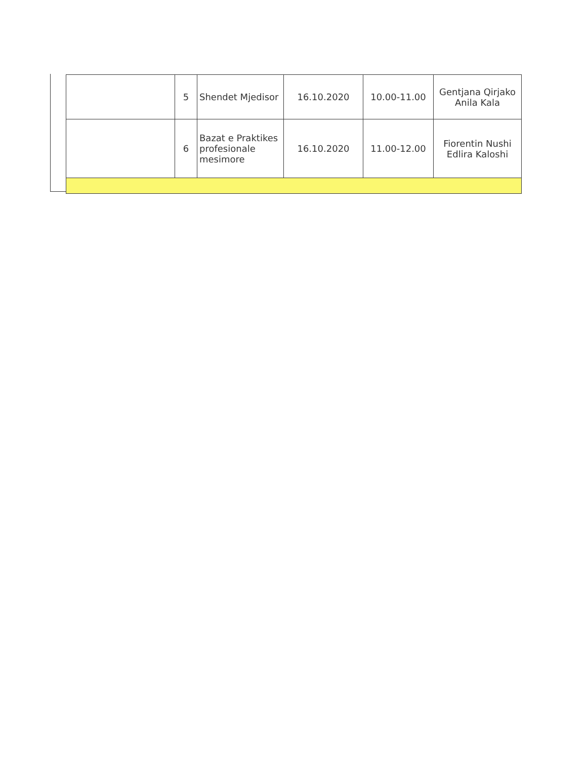| | 5 | Shendet Mjedisor | 16.10.2020 | 10.00-11.00 | Gentjana Qirjako Anila Kala |
| | 6 | Bazat e Praktikes profesionale mesimore | 16.10.2020 | 11.00-12.00 | Fiorentin Nushi Edlira Kaloshi |